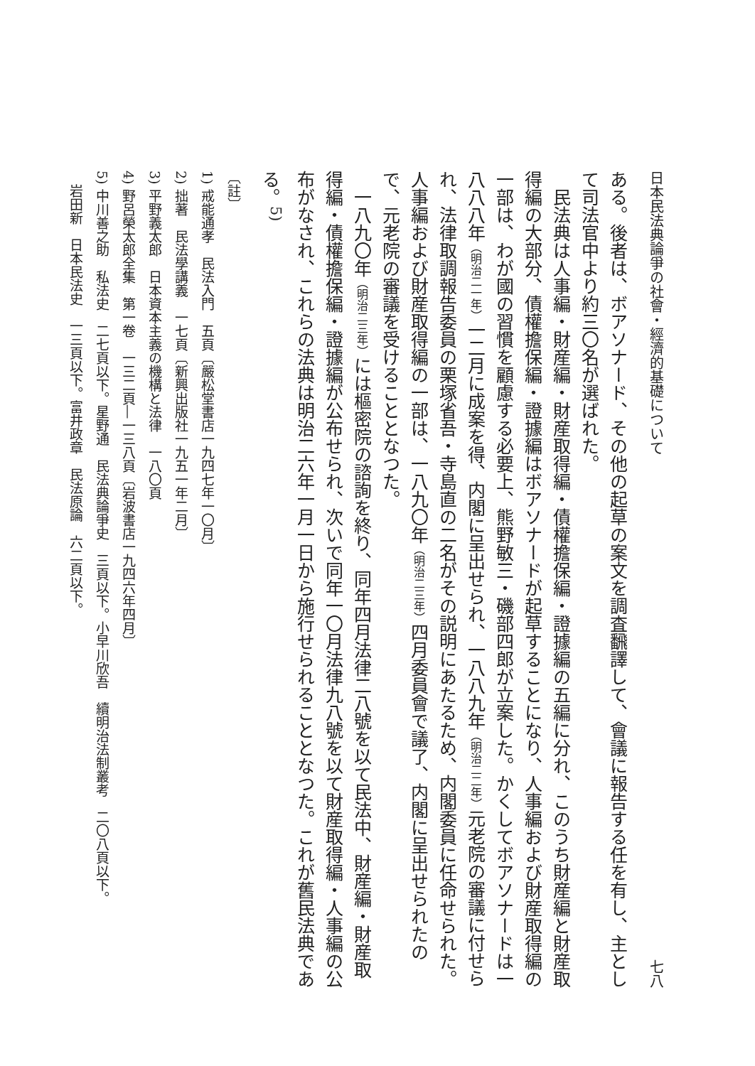日本民法典論爭の社會・經濟的基礎について 七八
ある。後者は、ボアソナード、その他の起草の案文を調査飜譯して、會議に報告する任を有し、主として司法官中より約三〇名が選ばれた。
民法典は人事編・財産編・財産取得編・債權擔保編・證據編の五編に分れ、このうち財産編と財産取得編の大部分、債權擔保編・證據編はボアソナードが起草することになり、人事編および財産取得編の一部は、わが國の習慣を顧慮する必要上、熊野敏三・磯部四郎が立案した。かくしてボアソナードは一八八八年（明治二一年）一二月に成案を得、内閣に呈出せられ、一八八九年（明治二二年）元老院の審議に付せられ、法律取調報告委員の栗塚省吾・寺島直の二名がその説明にあたるため、内閣委員に任命せられた。人事編および財産取得編の一部は、一八九〇年（明治二三年）四月委員會で議了、内閣に呈出せられたので、元老院の審議を受けることとなつた。
一八九〇年（明治二三年）には樞密院の諮詢を終り、同年四月法律二八號を以て民法中、財産編・財産取得編・債權擔保編・證據編が公布せられ、次いで同年一〇月法律九八號を以て財産取得編・人事編の公布がなされ、これらの法典は明治二六年一月一日から施行せられることとなつた。これが舊民法典である。<sup>5)</sup>
〔註〕
1) 戒能通孝　民法入門　五頁〔嚴松堂書店一九四七年一〇月〕
2) 拙著　民法學講義　一七頁〔新興出版社一九五一年二月〕
3) 平野義太郎　日本資本主義の機構と法律　一八〇頁
4) 野呂榮太郎全集　第一卷　一三二頁―一三八頁〔岩波書店一九四六年四月〕
5) 中川善之助　私法史　二七頁以下。星野通　民法典論爭史　三頁以下。小早川欣吾　續明治法制叢考　二〇八頁以下。
　岩田新　日本民法史　一三頁以下。富井政章　民法原論　六二頁以下。